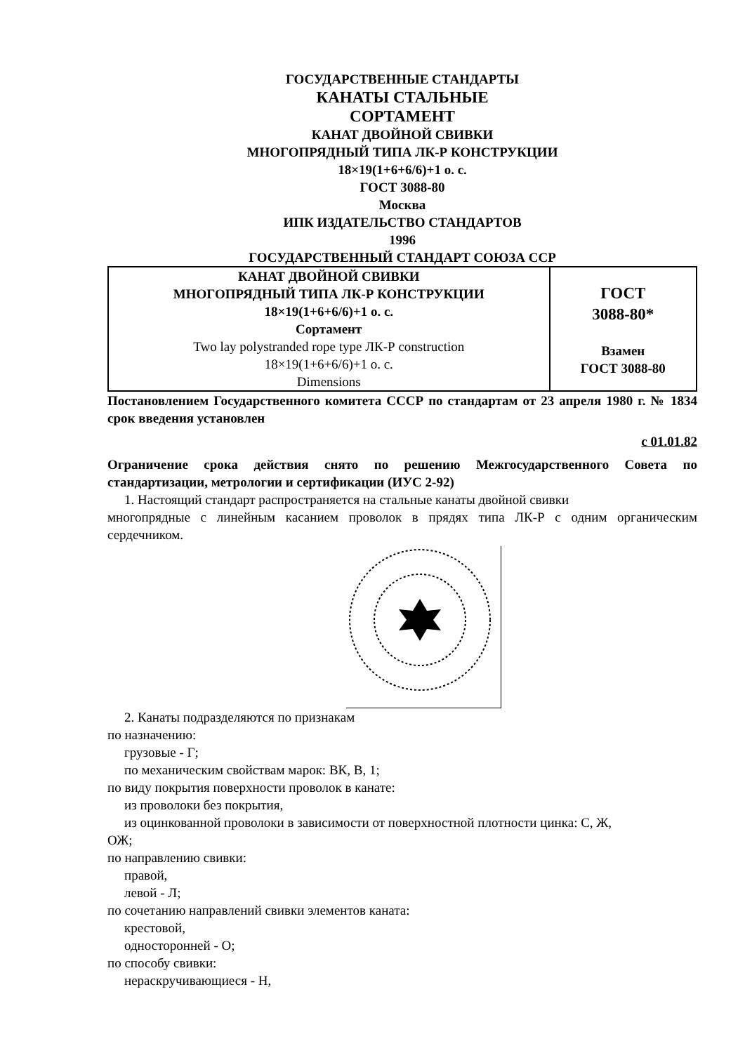ГОСУДАРСТВЕННЫЕ СТАНДАРТЫ
КАНАТЫ СТАЛЬНЫЕ
СОРТАМЕНТ
КАНАТ ДВОЙНОЙ СВИВКИ
МНОГОПРЯДНЫЙ ТИПА ЛК-Р КОНСТРУКЦИИ
18×19(1+6+6/6)+1 о. с.
ГОСТ 3088-80
Москва
ИПК ИЗДАТЕЛЬСТВО СТАНДАРТОВ
1996
ГОСУДАРСТВЕННЫЙ СТАНДАРТ СОЮЗА ССР
| КАНАТ ДВОЙНОЙ СВИВКИ МНОГОПРЯДНЫЙ ТИПА ЛК-Р КОНСТРУКЦИИ 18×19(1+6+6/6)+1 о. с. Сортамент Two lay polystranded rope type ЛК-Р construction 18×19(1+6+6/6)+1 о. с. Dimensions | ГОСТ 3088-80* Взамен ГОСТ 3088-80 |
Постановлением Государственного комитета СССР по стандартам от 23 апреля 1980 г. № 1834 срок введения установлен
с 01.01.82
Ограничение срока действия снято по решению Межгосударственного Совета по стандартизации, метрологии и сертификации (ИУС 2-92)
1. Настоящий стандарт распространяется на стальные канаты двойной свивки
многопрядные с линейным касанием проволок в прядях типа ЛК-Р с одним органическим сердечником.
2. Канаты подразделяются по признакам
по назначению:
грузовые - Г;
по механическим свойствам марок: ВК, В, 1;
по виду покрытия поверхности проволок в канате:
из проволоки без покрытия,
из оцинкованной проволоки в зависимости от поверхностной плотности цинка: С, Ж,
ОЖ;
по направлению свивки:
правой,
левой - Л;
по сочетанию направлений свивки элементов каната:
крестовой,
односторонней - О;
по способу свивки:
нераскручивающиеся - Н,